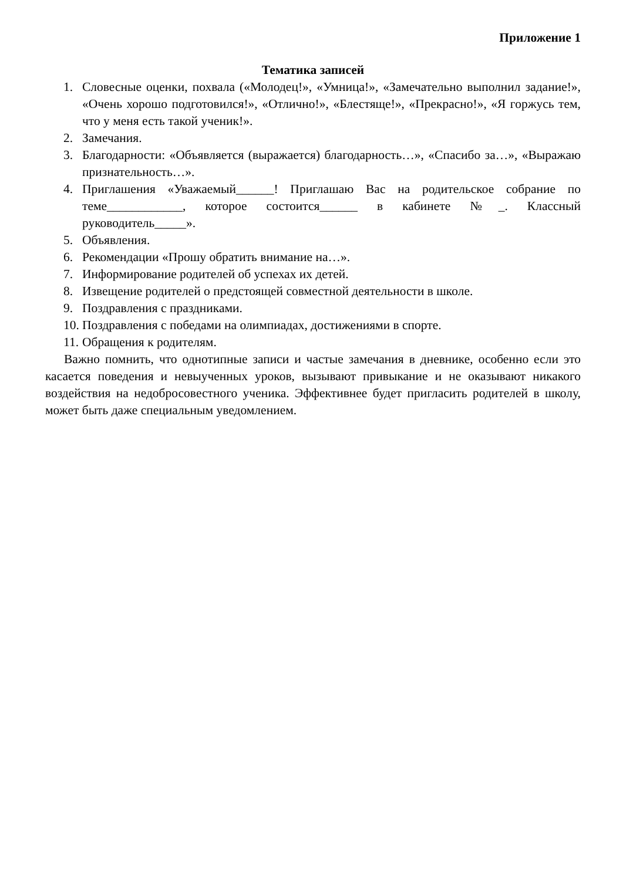Приложение 1
Тематика записей
1. Словесные оценки, похвала («Молодец!», «Умница!», «Замечательно выполнил задание!», «Очень хорошо подготовился!», «Отлично!», «Блестяще!», «Прекрасно!», «Я горжусь тем, что у меня есть такой ученик!».
2. Замечания.
3. Благодарности: «Объявляется (выражается) благодарность…», «Спасибо за…», «Выражаю признательность…».
4. Приглашения «Уважаемый______! Приглашаю Вас на родительское собрание по теме____________, которое состоится______ в кабинете №_. Классный руководитель_____».
5. Объявления.
6. Рекомендации «Прошу обратить внимание на…».
7. Информирование родителей об успехах их детей.
8. Извещение родителей о предстоящей совместной деятельности в школе.
9. Поздравления с праздниками.
10. Поздравления с победами на олимпиадах, достижениями в спорте.
11. Обращения к родителям.
Важно помнить, что однотипные записи и частые замечания в дневнике, особенно если это касается поведения и невыученных уроков, вызывают привыкание и не оказывают никакого воздействия на недобросовестного ученика. Эффективнее будет пригласить родителей в школу, может быть даже специальным уведомлением.